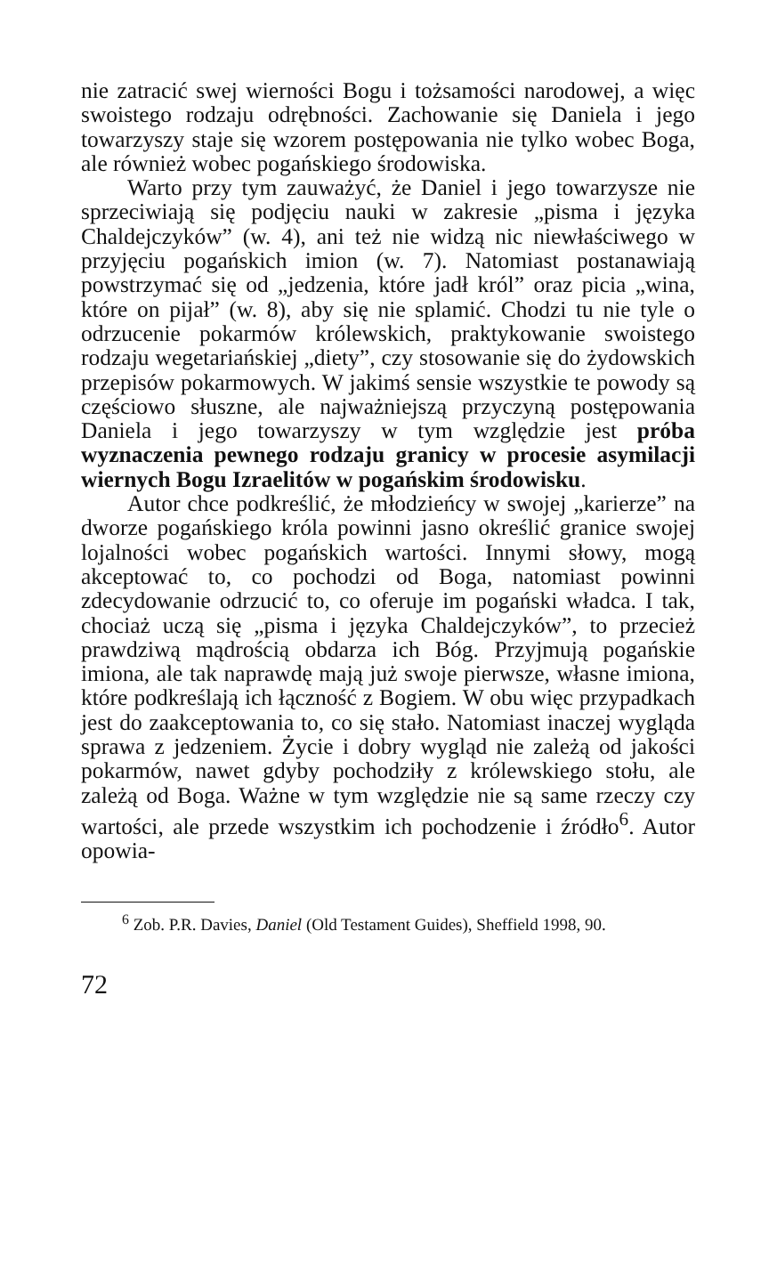nie zatracić swej wierności Bogu i tożsamości narodowej, a więc swoistego rodzaju odrębności. Zachowanie się Daniela i jego towarzyszy staje się wzorem postępowania nie tylko wobec Boga, ale również wobec pogańskiego środowiska.
Warto przy tym zauważyć, że Daniel i jego towarzysze nie sprzeciwiają się podjęciu nauki w zakresie „pisma i języka Chaldejczyków” (w. 4), ani też nie widzą nic niewłaściwego w przyjęciu pogańskich imion (w. 7). Natomiast postanawiają powstrzymać się od „jedzenia, które jadł król” oraz picia „wina, które on pijał” (w. 8), aby się nie splamić. Chodzi tu nie tyle o odrzucenie pokarmów królewskich, praktykowanie swoistego rodzaju wegetariańskiej „diety”, czy stosowanie się do żydowskich przepisów pokarmowych. W jakimś sensie wszystkie te powody są częściowo słuszne, ale najważniejszą przyczyną postępowania Daniela i jego towarzyszy w tym względzie jest próba wyznaczenia pewnego rodzaju granicy w procesie asymilacji wiernych Bogu Izraelitów w pogańskim środowisku.
Autor chce podkreślić, że młodzieńcy w swojej „karierze” na dworze pogańskiego króla powinni jasno określić granice swojej lojalności wobec pogańskich wartości. Innymi słowy, mogą akceptować to, co pochodzi od Boga, natomiast powinni zdecydowanie odrzucić to, co oferuje im pogański władca. I tak, chociaż uczą się „pisma i języka Chaldejczyków”, to przecież prawdziwą mądrością obdarza ich Bóg. Przyjmują pogańskie imiona, ale tak naprawdę mają już swoje pierwsze, własne imiona, które podkreślają ich łączność z Bogiem. W obu więc przypadkach jest do zaakceptowania to, co się stało. Natomiast inaczej wygląda sprawa z jedzeniem. Życie i dobry wygląd nie zależą od jakości pokarmów, nawet gdyby pochodziły z królewskiego stołu, ale zależą od Boga. Ważne w tym względzie nie są same rzeczy czy wartości, ale przede wszystkim ich pochodzenie i źródło<sup>6</sup>. Autor opowia-
<sup>6</sup> Zob. P.R. Davies, Daniel (Old Testament Guides), Sheffield 1998, 90.
72